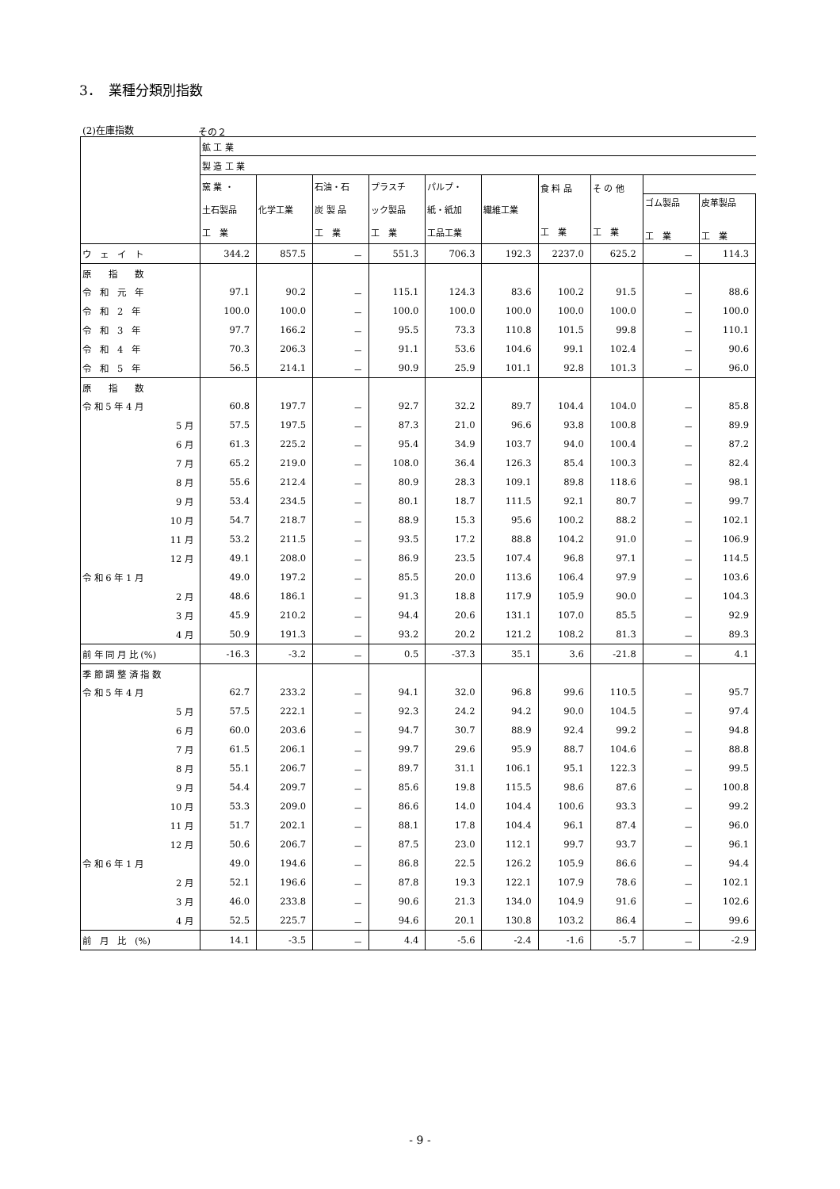3．　業種分類別指数
(2)在庫指数 その２
| | 鉱 工 業 | | | | | | | | | |
| --- | --- | --- | --- | --- | --- | --- | --- | --- | --- | --- |
| | 製 造 工 業 | | | | | | | | | |
| | 窯 業 ・ 土石製品 工 業 | 化学工業 | 石油・石 炭 製 品 工 業 | プラスチ ック製品 工 業 | パルプ・ 紙・紙加 工品工業 | 繊維工業 | 食 料 品 工 業 | そ の 他 工 業 | | |
| | | | | | | | | | ゴム製品 工 業 | 皮革製品 工 業 |
| ウ ェ イ ト | 344.2 | 857.5 | － | 551.3 | 706.3 | 192.3 | 2237.0 | 625.2 | － | 114.3 |
| 原 指 数 | | | | | | | | | | |
| 令 和 元 年 | 97.1 | 90.2 | － | 115.1 | 124.3 | 83.6 | 100.2 | 91.5 | － | 88.6 |
| 令 和 2 年 | 100.0 | 100.0 | － | 100.0 | 100.0 | 100.0 | 100.0 | 100.0 | － | 100.0 |
| 令 和 3 年 | 97.7 | 166.2 | － | 95.5 | 73.3 | 110.8 | 101.5 | 99.8 | － | 110.1 |
| 令 和 4 年 | 70.3 | 206.3 | － | 91.1 | 53.6 | 104.6 | 99.1 | 102.4 | － | 90.6 |
| 令 和 5 年 | 56.5 | 214.1 | － | 90.9 | 25.9 | 101.1 | 92.8 | 101.3 | － | 96.0 |
| 原 指 数 | | | | | | | | | | |
| 令 和 5 年 4 月 | 60.8 | 197.7 | － | 92.7 | 32.2 | 89.7 | 104.4 | 104.0 | － | 85.8 |
| 5 月 | 57.5 | 197.5 | － | 87.3 | 21.0 | 96.6 | 93.8 | 100.8 | － | 89.9 |
| 6 月 | 61.3 | 225.2 | － | 95.4 | 34.9 | 103.7 | 94.0 | 100.4 | － | 87.2 |
| 7 月 | 65.2 | 219.0 | － | 108.0 | 36.4 | 126.3 | 85.4 | 100.3 | － | 82.4 |
| 8 月 | 55.6 | 212.4 | － | 80.9 | 28.3 | 109.1 | 89.8 | 118.6 | － | 98.1 |
| 9 月 | 53.4 | 234.5 | － | 80.1 | 18.7 | 111.5 | 92.1 | 80.7 | － | 99.7 |
| 10 月 | 54.7 | 218.7 | － | 88.9 | 15.3 | 95.6 | 100.2 | 88.2 | － | 102.1 |
| 11 月 | 53.2 | 211.5 | － | 93.5 | 17.2 | 88.8 | 104.2 | 91.0 | － | 106.9 |
| 12 月 | 49.1 | 208.0 | － | 86.9 | 23.5 | 107.4 | 96.8 | 97.1 | － | 114.5 |
| 令 和 6 年 1 月 | 49.0 | 197.2 | － | 85.5 | 20.0 | 113.6 | 106.4 | 97.9 | － | 103.6 |
| 2 月 | 48.6 | 186.1 | － | 91.3 | 18.8 | 117.9 | 105.9 | 90.0 | － | 104.3 |
| 3 月 | 45.9 | 210.2 | － | 94.4 | 20.6 | 131.1 | 107.0 | 85.5 | － | 92.9 |
| 4 月 | 50.9 | 191.3 | － | 93.2 | 20.2 | 121.2 | 108.2 | 81.3 | － | 89.3 |
| 前 年 同 月 比 (%) | -16.3 | -3.2 | － | 0.5 | -37.3 | 35.1 | 3.6 | -21.8 | － | 4.1 |
| 季 節 調 整 済 指 数 | | | | | | | | | | |
| 令 和 5 年 4 月 | 62.7 | 233.2 | － | 94.1 | 32.0 | 96.8 | 99.6 | 110.5 | － | 95.7 |
| 5 月 | 57.5 | 222.1 | － | 92.3 | 24.2 | 94.2 | 90.0 | 104.5 | － | 97.4 |
| 6 月 | 60.0 | 203.6 | － | 94.7 | 30.7 | 88.9 | 92.4 | 99.2 | － | 94.8 |
| 7 月 | 61.5 | 206.1 | － | 99.7 | 29.6 | 95.9 | 88.7 | 104.6 | － | 88.8 |
| 8 月 | 55.1 | 206.7 | － | 89.7 | 31.1 | 106.1 | 95.1 | 122.3 | － | 99.5 |
| 9 月 | 54.4 | 209.7 | － | 85.6 | 19.8 | 115.5 | 98.6 | 87.6 | － | 100.8 |
| 10 月 | 53.3 | 209.0 | － | 86.6 | 14.0 | 104.4 | 100.6 | 93.3 | － | 99.2 |
| 11 月 | 51.7 | 202.1 | － | 88.1 | 17.8 | 104.4 | 96.1 | 87.4 | － | 96.0 |
| 12 月 | 50.6 | 206.7 | － | 87.5 | 23.0 | 112.1 | 99.7 | 93.7 | － | 96.1 |
| 令 和 6 年 1 月 | 49.0 | 194.6 | － | 86.8 | 22.5 | 126.2 | 105.9 | 86.6 | － | 94.4 |
| 2 月 | 52.1 | 196.6 | － | 87.8 | 19.3 | 122.1 | 107.9 | 78.6 | － | 102.1 |
| 3 月 | 46.0 | 233.8 | － | 90.6 | 21.3 | 134.0 | 104.9 | 91.6 | － | 102.6 |
| 4 月 | 52.5 | 225.7 | － | 94.6 | 20.1 | 130.8 | 103.2 | 86.4 | － | 99.6 |
| 前 月 比 (%) | 14.1 | -3.5 | － | 4.4 | -5.6 | -2.4 | -1.6 | -5.7 | － | -2.9 |
- 9 -